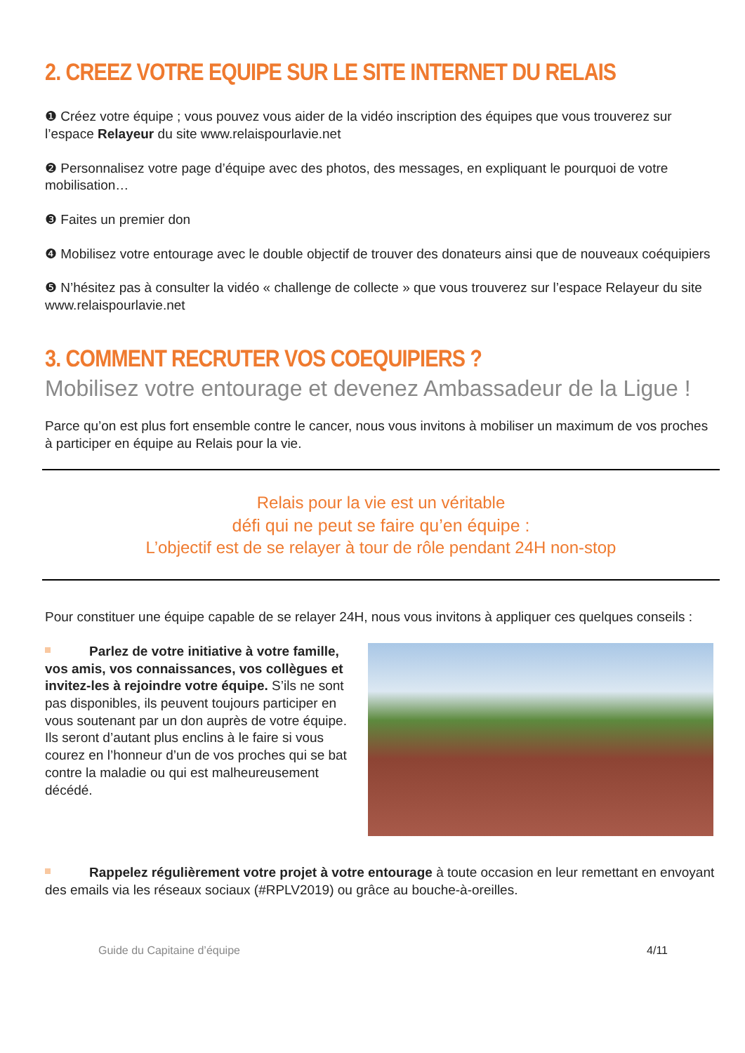2. CREEZ VOTRE EQUIPE SUR LE SITE INTERNET DU RELAIS
❶ Créez votre équipe ; vous pouvez vous aider de la vidéo inscription des équipes que vous trouverez sur l’espace Relayeur du site www.relaispourlavie.net
❷ Personnalisez votre page d’équipe avec des photos, des messages, en expliquant le pourquoi de votre mobilisation…
❸ Faites un premier don
❹ Mobilisez votre entourage avec le double objectif de trouver des donateurs ainsi que de nouveaux coéquipiers
❺ N’hésitez pas à consulter la vidéo « challenge de collecte » que vous trouverez sur l’espace Relayeur du site www.relaispourlavie.net
3. COMMENT RECRUTER VOS COEQUIPIERS ?
Mobilisez votre entourage et devenez Ambassadeur de la Ligue !
Parce qu’on est plus fort ensemble contre le cancer, nous vous invitons à mobiliser un maximum de vos proches à participer en équipe au Relais pour la vie.
Relais pour la vie est un véritable
défi qui ne peut se faire qu’en équipe :
L’objectif est de se relayer à tour de rôle pendant 24H non-stop
Pour constituer une équipe capable de se relayer 24H, nous vous invitons à appliquer ces quelques conseils :
Parlez de votre initiative à votre famille, vos amis, vos connaissances, vos collègues et invitez-les à rejoindre votre équipe. S’ils ne sont pas disponibles, ils peuvent toujours participer en vous soutenant par un don auprès de votre équipe. Ils seront d’autant plus enclins à le faire si vous courez en l’honneur d’un de vos proches qui se bat contre la maladie ou qui est malheureusement décédé.
Rappelez régulièrement votre projet à votre entourage à toute occasion en leur remettant en envoyant des emails via les réseaux sociaux (#RPLV2019) ou grâce au bouche-à-oreilles.
Guide du Capitaine d’équipe 4/11